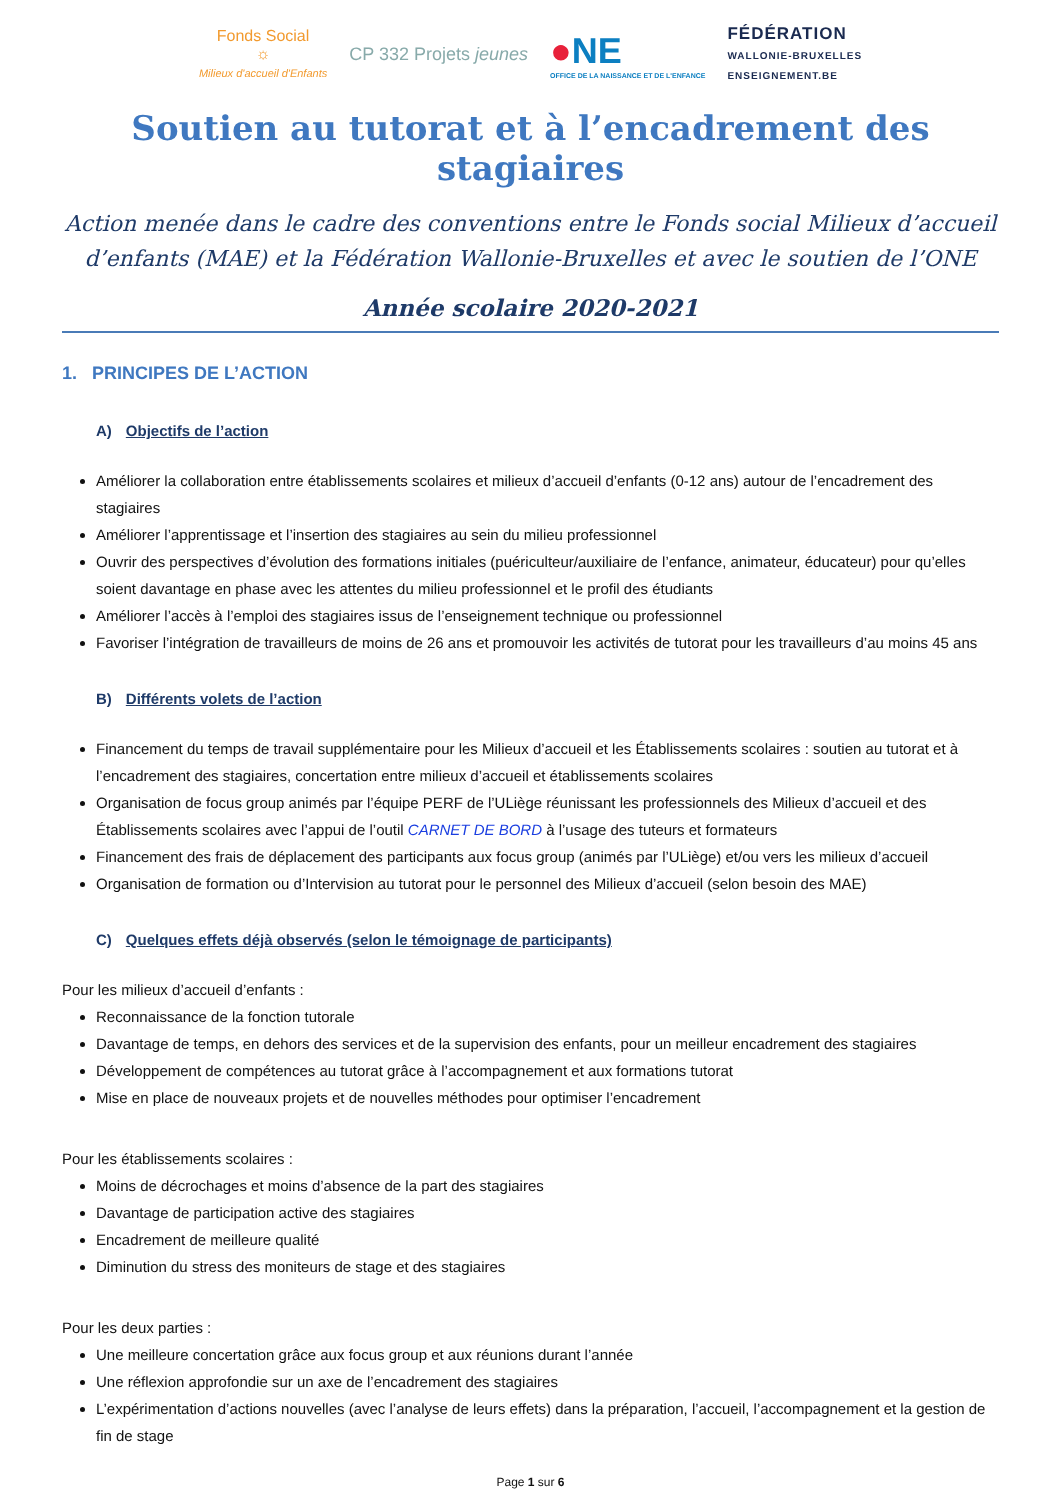Fonds Social
☼
Milieux d'accueil d'Enfants
CP 332 Projets jeunes
●NE
OFFICE DE LA NAISSANCE ET DE L'ENFANCE
FÉDÉRATION
WALLONIE-BRUXELLES
ENSEIGNEMENT.BE
Soutien au tutorat et à l’encadrement des stagiaires
Action menée dans le cadre des conventions entre le Fonds social Milieux d’accueil d’enfants (MAE) et la Fédération Wallonie-Bruxelles et avec le soutien de l’ONE
Année scolaire 2020-2021
1. PRINCIPES DE L’ACTION
A) Objectifs de l’action
Améliorer la collaboration entre établissements scolaires et milieux d’accueil d’enfants (0-12 ans) autour de l’encadrement des stagiaires
Améliorer l’apprentissage et l’insertion des stagiaires au sein du milieu professionnel
Ouvrir des perspectives d’évolution des formations initiales (puériculteur/auxiliaire de l’enfance, animateur, éducateur) pour qu’elles soient davantage en phase avec les attentes du milieu professionnel et le profil des étudiants
Améliorer l’accès à l’emploi des stagiaires issus de l’enseignement technique ou professionnel
Favoriser l’intégration de travailleurs de moins de 26 ans et promouvoir les activités de tutorat pour les travailleurs d’au moins 45 ans
B) Différents volets de l’action
Financement du temps de travail supplémentaire pour les Milieux d’accueil et les Établissements scolaires : soutien au tutorat et à l’encadrement des stagiaires, concertation entre milieux d’accueil et établissements scolaires
Organisation de focus group animés par l’équipe PERF de l’ULiège réunissant les professionnels des Milieux d’accueil et des Établissements scolaires avec l’appui de l’outil CARNET DE BORD à l’usage des tuteurs et formateurs
Financement des frais de déplacement des participants aux focus group (animés par l’ULiège) et/ou vers les milieux d’accueil
Organisation de formation ou d’Intervision au tutorat pour le personnel des Milieux d’accueil (selon besoin des MAE)
C) Quelques effets déjà observés (selon le témoignage de participants)
Pour les milieux d’accueil d’enfants :
Reconnaissance de la fonction tutorale
Davantage de temps, en dehors des services et de la supervision des enfants, pour un meilleur encadrement des stagiaires
Développement de compétences au tutorat grâce à l’accompagnement et aux formations tutorat
Mise en place de nouveaux projets et de nouvelles méthodes pour optimiser l’encadrement
Pour les établissements scolaires :
Moins de décrochages et moins d’absence de la part des stagiaires
Davantage de participation active des stagiaires
Encadrement de meilleure qualité
Diminution du stress des moniteurs de stage et des stagiaires
Pour les deux parties :
Une meilleure concertation grâce aux focus group et aux réunions durant l’année
Une réflexion approfondie sur un axe de l’encadrement des stagiaires
L’expérimentation d’actions nouvelles (avec l’analyse de leurs effets) dans la préparation, l’accueil, l’accompagnement et la gestion de fin de stage
Page 1 sur 6